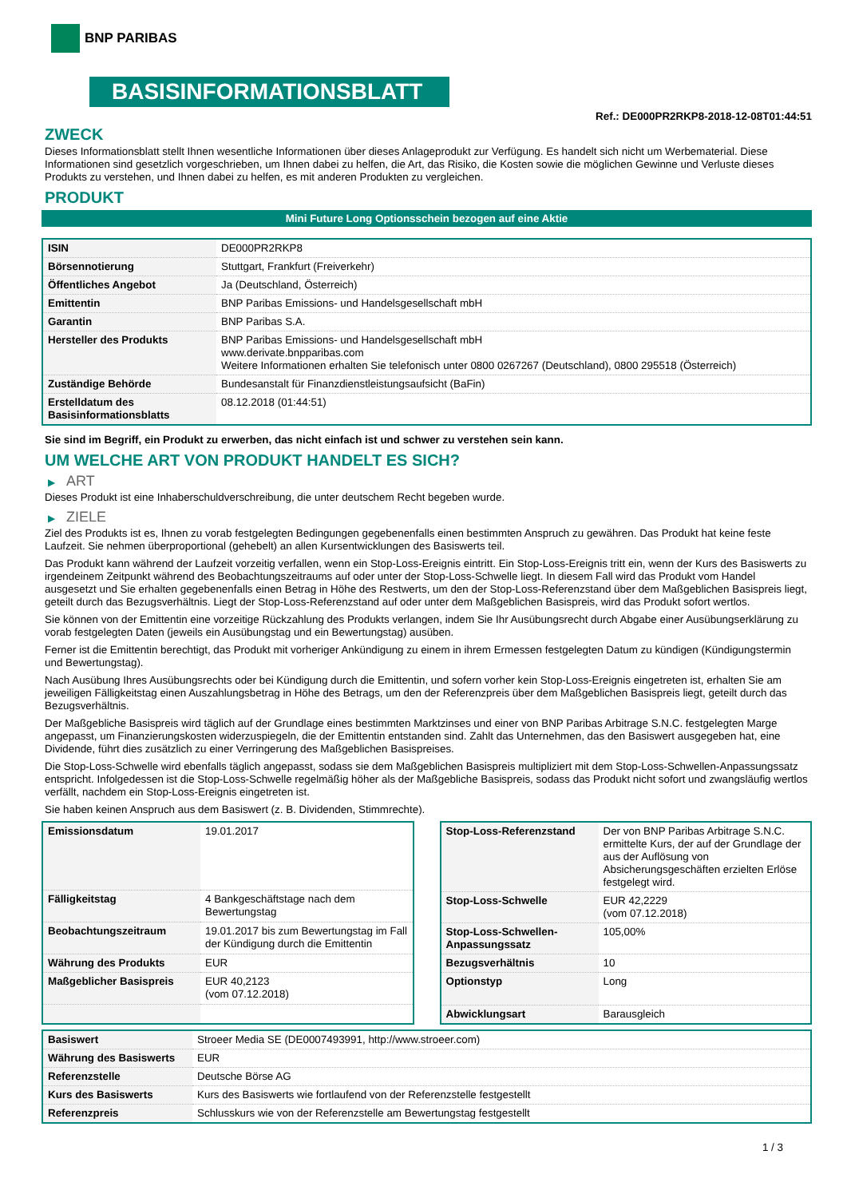BNP PARIBAS
BASISINFORMATIONSBLATT
Ref.: DE000PR2RKP8-2018-12-08T01:44:51
ZWECK
Dieses Informationsblatt stellt Ihnen wesentliche Informationen über dieses Anlageprodukt zur Verfügung. Es handelt sich nicht um Werbematerial. Diese Informationen sind gesetzlich vorgeschrieben, um Ihnen dabei zu helfen, die Art, das Risiko, die Kosten sowie die möglichen Gewinne und Verluste dieses Produkts zu verstehen, und Ihnen dabei zu helfen, es mit anderen Produkten zu vergleichen.
PRODUKT
Mini Future Long Optionsschein bezogen auf eine Aktie
| ISIN | DE000PR2RKP8 |
| Börsennotierung | Stuttgart, Frankfurt (Freiverkehr) |
| Öffentliches Angebot | Ja (Deutschland, Österreich) |
| Emittentin | BNP Paribas Emissions- und Handelsgesellschaft mbH |
| Garantin | BNP Paribas S.A. |
| Hersteller des Produkts | BNP Paribas Emissions- und Handelsgesellschaft mbH www.derivate.bnpparibas.com Weitere Informationen erhalten Sie telefonisch unter 0800 0267267 (Deutschland), 0800 295518 (Österreich) |
| Zuständige Behörde | Bundesanstalt für Finanzdienstleistungsaufsicht (BaFin) |
| Erstelldatum des Basisinformationsblatts | 08.12.2018 (01:44:51) |
Sie sind im Begriff, ein Produkt zu erwerben, das nicht einfach ist und schwer zu verstehen sein kann.
UM WELCHE ART VON PRODUKT HANDELT ES SICH?
▶ ART
Dieses Produkt ist eine Inhaberschuldverschreibung, die unter deutschem Recht begeben wurde.
▶ ZIELE
Ziel des Produkts ist es, Ihnen zu vorab festgelegten Bedingungen gegebenenfalls einen bestimmten Anspruch zu gewähren. Das Produkt hat keine feste Laufzeit. Sie nehmen überproportional (gehebelt) an allen Kursentwicklungen des Basiswerts teil.
Das Produkt kann während der Laufzeit vorzeitig verfallen, wenn ein Stop-Loss-Ereignis eintritt. Ein Stop-Loss-Ereignis tritt ein, wenn der Kurs des Basiswerts zu irgendeinem Zeitpunkt während des Beobachtungszeitraums auf oder unter der Stop-Loss-Schwelle liegt. In diesem Fall wird das Produkt vom Handel ausgesetzt und Sie erhalten gegebenenfalls einen Betrag in Höhe des Restwerts, um den der Stop-Loss-Referenzstand über dem Maßgeblichen Basispreis liegt, geteilt durch das Bezugsverhältnis. Liegt der Stop-Loss-Referenzstand auf oder unter dem Maßgeblichen Basispreis, wird das Produkt sofort wertlos.
Sie können von der Emittentin eine vorzeitige Rückzahlung des Produkts verlangen, indem Sie Ihr Ausübungsrecht durch Abgabe einer Ausübungserklärung zu vorab festgelegten Daten (jeweils ein Ausübungstag und ein Bewertungstag) ausüben.
Ferner ist die Emittentin berechtigt, das Produkt mit vorheriger Ankündigung zu einem in ihrem Ermessen festgelegten Datum zu kündigen (Kündigungstermin und Bewertungstag).
Nach Ausübung Ihres Ausübungsrechts oder bei Kündigung durch die Emittentin, und sofern vorher kein Stop-Loss-Ereignis eingetreten ist, erhalten Sie am jeweiligen Fälligkeitstag einen Auszahlungsbetrag in Höhe des Betrags, um den der Referenzpreis über dem Maßgeblichen Basispreis liegt, geteilt durch das Bezugsverhältnis.
Der Maßgebliche Basispreis wird täglich auf der Grundlage eines bestimmten Marktzinses und einer von BNP Paribas Arbitrage S.N.C. festgelegten Marge angepasst, um Finanzierungskosten widerzuspiegeln, die der Emittentin entstanden sind. Zahlt das Unternehmen, das den Basiswert ausgegeben hat, eine Dividende, führt dies zusätzlich zu einer Verringerung des Maßgeblichen Basispreises.
Die Stop-Loss-Schwelle wird ebenfalls täglich angepasst, sodass sie dem Maßgeblichen Basispreis multipliziert mit dem Stop-Loss-Schwellen-Anpassungssatz entspricht. Infolgedessen ist die Stop-Loss-Schwelle regelmäßig höher als der Maßgebliche Basispreis, sodass das Produkt nicht sofort und zwangsläufig wertlos verfällt, nachdem ein Stop-Loss-Ereignis eingetreten ist.
Sie haben keinen Anspruch aus dem Basiswert (z. B. Dividenden, Stimmrechte).
| Emissionsdatum | 19.01.2017 |
| Fälligkeitstag | 4 Bankgeschäftstage nach dem Bewertungstag |
| Beobachtungszeitraum | 19.01.2017 bis zum Bewertungstag im Fall der Kündigung durch die Emittentin |
| Währung des Produkts | EUR |
| Maßgeblicher Basispreis | EUR 40,2123 (vom 07.12.2018) |
| Stop-Loss-Referenzstand | Der von BNP Paribas Arbitrage S.N.C. ermittelte Kurs, der auf der Grundlage der aus der Auflösung von Absicherungsgeschäften erzielten Erlöse festgelegt wird. |
| Stop-Loss-Schwelle | EUR 42,2229 (vom 07.12.2018) |
| Stop-Loss-Schwellen-Anpassungssatz | 105,00% |
| Bezugsverhältnis | 10 |
| Optionstyp | Long |
| Abwicklungsart | Barausgleich |
| Basiswert | Stroeer Media SE (DE0007493991, http://www.stroeer.com) |
| Währung des Basiswerts | EUR |
| Referenzstelle | Deutsche Börse AG |
| Kurs des Basiswerts | Kurs des Basiswerts wie fortlaufend von der Referenzstelle festgestellt |
| Referenzpreis | Schlusskurs wie von der Referenzstelle am Bewertungstag festgestellt |
1 / 3